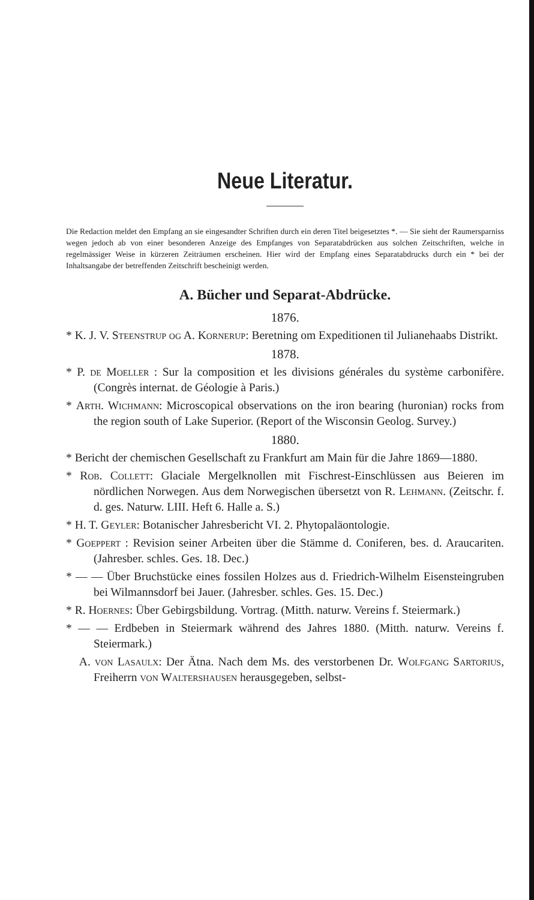Neue Literatur.
Die Redaction meldet den Empfang an sie eingesandter Schriften durch ein deren Titel beigesetztes *. — Sie sieht der Raumersparniss wegen jedoch ab von einer besonderen Anzeige des Empfanges von Separatabdrücken aus solchen Zeitschriften, welche in regelmässiger Weise in kürzeren Zeiträumen erscheinen. Hier wird der Empfang eines Separatabdrucks durch ein * bei der Inhaltsangabe der betreffenden Zeitschrift bescheinigt werden.
A. Bücher und Separat-Abdrücke.
1876.
* K. J. V. Steenstrup og A. Kornerup: Beretning om Expeditionen til Julianehaabs Distrikt.
1878.
* P. de Moeller : Sur la composition et les divisions générales du système carbonifère. (Congrès internat. de Géologie à Paris.)
* Arth. Wichmann: Microscopical observations on the iron bearing (huronian) rocks from the region south of Lake Superior. (Report of the Wisconsin Geolog. Survey.)
1880.
* Bericht der chemischen Gesellschaft zu Frankfurt am Main für die Jahre 1869—1880.
* Rob. Collett: Glaciale Mergelknollen mit Fischrest-Einschlüssen aus Beieren im nördlichen Norwegen. Aus dem Norwegischen übersetzt von R. Lehmann. (Zeitschr. f. d. ges. Naturw. LIII. Heft 6. Halle a. S.)
* H. T. Geyler: Botanischer Jahresbericht VI. 2. Phytopaläontologie.
* Goeppert : Revision seiner Arbeiten über die Stämme d. Coniferen, bes. d. Araucariten. (Jahresber. schles. Ges. 18. Dec.)
* — — Über Bruchstücke eines fossilen Holzes aus d. Friedrich-Wilhelm Eisensteingruben bei Wilmannsdorf bei Jauer. (Jahresber. schles. Ges. 15. Dec.)
* R. Hoernes: Über Gebirgsbildung. Vortrag. (Mitth. naturw. Vereins f. Steiermark.)
* — — Erdbeben in Steiermark während des Jahres 1880. (Mitth. naturw. Vereins f. Steiermark.)
A. von Lasaulx: Der Ätna. Nach dem Ms. des verstorbenen Dr. Wolfgang Sartorius, Freiherrn von Waltershausen herausgegeben, selbst-